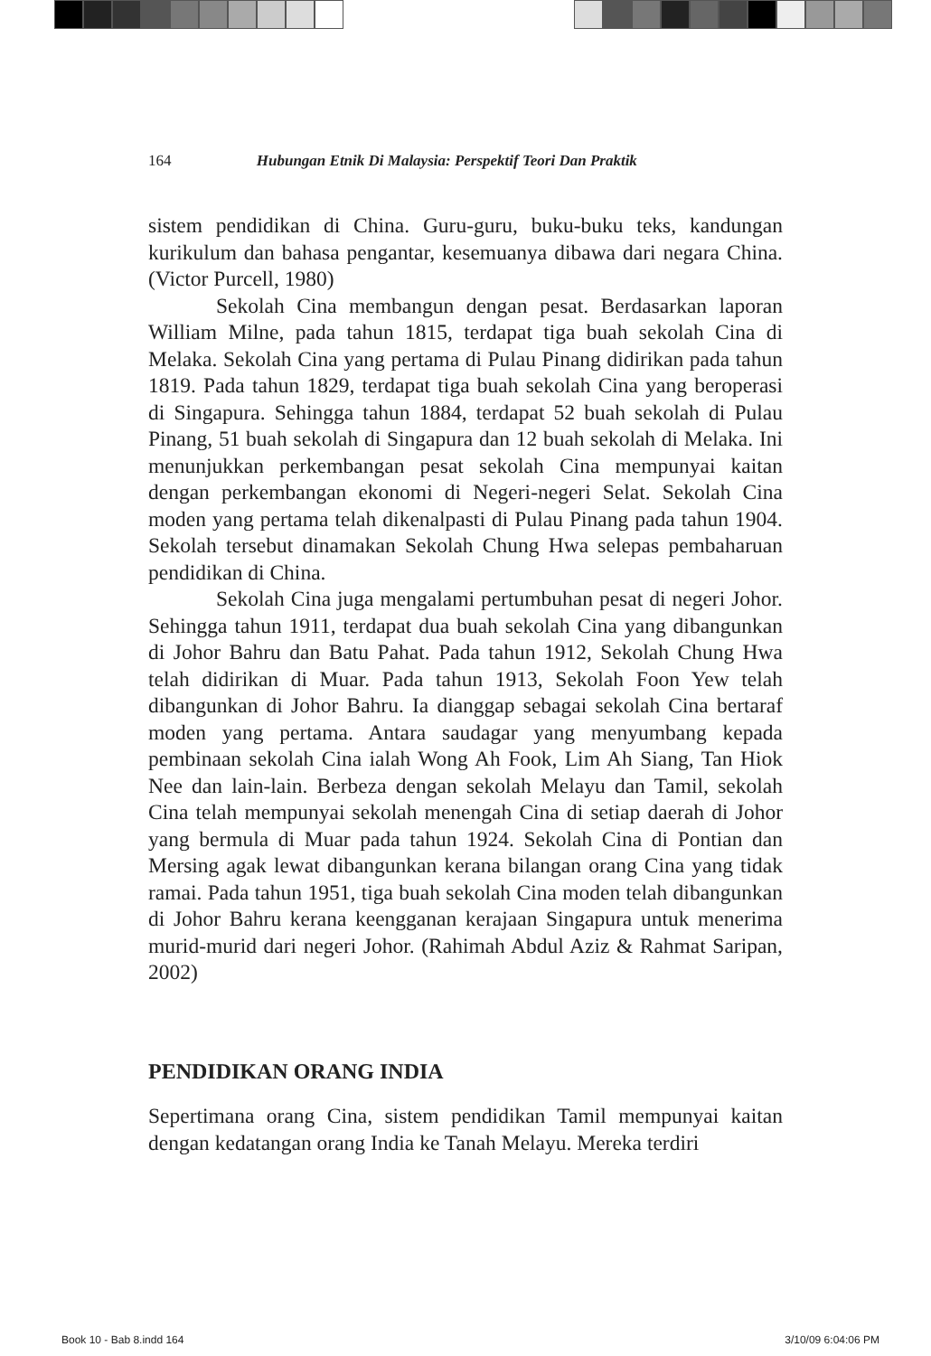164 Hubungan Etnik Di Malaysia: Perspektif Teori Dan Praktik
sistem pendidikan di China. Guru-guru, buku-buku teks, kandungan kurikulum dan bahasa pengantar, kesemuanya dibawa dari negara China. (Victor Purcell, 1980)
Sekolah Cina membangun dengan pesat. Berdasarkan laporan William Milne, pada tahun 1815, terdapat tiga buah sekolah Cina di Melaka. Sekolah Cina yang pertama di Pulau Pinang didirikan pada tahun 1819. Pada tahun 1829, terdapat tiga buah sekolah Cina yang beroperasi di Singapura. Sehingga tahun 1884, terdapat 52 buah sekolah di Pulau Pinang, 51 buah sekolah di Singapura dan 12 buah sekolah di Melaka. Ini menunjukkan perkembangan pesat sekolah Cina mempunyai kaitan dengan perkembangan ekonomi di Negeri-negeri Selat. Sekolah Cina moden yang pertama telah dikenalpasti di Pulau Pinang pada tahun 1904. Sekolah tersebut dinamakan Sekolah Chung Hwa selepas pembaharuan pendidikan di China.
Sekolah Cina juga mengalami pertumbuhan pesat di negeri Johor. Sehingga tahun 1911, terdapat dua buah sekolah Cina yang dibangunkan di Johor Bahru dan Batu Pahat. Pada tahun 1912, Sekolah Chung Hwa telah didirikan di Muar. Pada tahun 1913, Sekolah Foon Yew telah dibangunkan di Johor Bahru. Ia dianggap sebagai sekolah Cina bertaraf moden yang pertama. Antara saudagar yang menyumbang kepada pembinaan sekolah Cina ialah Wong Ah Fook, Lim Ah Siang, Tan Hiok Nee dan lain-lain. Berbeza dengan sekolah Melayu dan Tamil, sekolah Cina telah mempunyai sekolah menengah Cina di setiap daerah di Johor yang bermula di Muar pada tahun 1924. Sekolah Cina di Pontian dan Mersing agak lewat dibangunkan kerana bilangan orang Cina yang tidak ramai. Pada tahun 1951, tiga buah sekolah Cina moden telah dibangunkan di Johor Bahru kerana keengganan kerajaan Singapura untuk menerima murid-murid dari negeri Johor. (Rahimah Abdul Aziz & Rahmat Saripan, 2002)
PENDIDIKAN ORANG INDIA
Sepertimana orang Cina, sistem pendidikan Tamil mempunyai kaitan dengan kedatangan orang India ke Tanah Melayu. Mereka terdiri
Book 10 - Bab 8.indd 164 3/10/09 6:04:06 PM